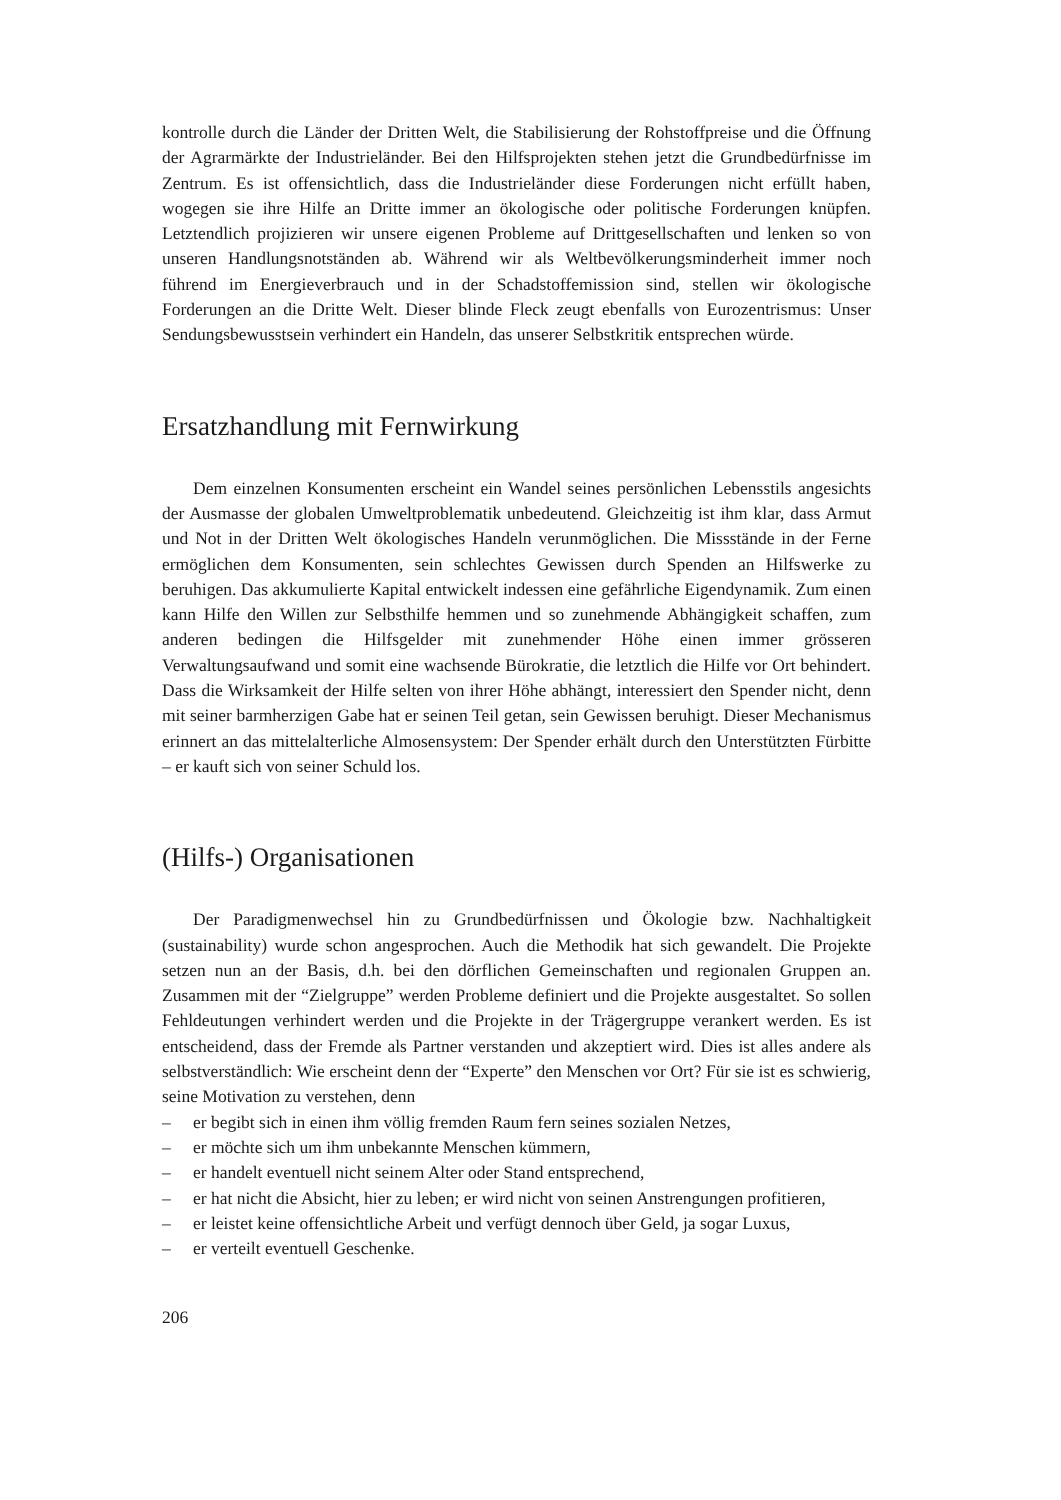kontrolle durch die Länder der Dritten Welt, die Stabilisierung der Rohstoffpreise und die Öffnung der Agrarmärkte der Industrieländer. Bei den Hilfsprojekten stehen jetzt die Grundbedürfnisse im Zentrum. Es ist offensichtlich, dass die Industrieländer diese Forderungen nicht erfüllt haben, wogegen sie ihre Hilfe an Dritte immer an ökologische oder politische Forderungen knüpfen. Letztendlich projizieren wir unsere eigenen Probleme auf Drittgesellschaften und lenken so von unseren Handlungsnotständen ab. Während wir als Weltbevölkerungsminderheit immer noch führend im Energieverbrauch und in der Schadstoffemission sind, stellen wir ökologische Forderungen an die Dritte Welt. Dieser blinde Fleck zeugt ebenfalls von Eurozentrismus: Unser Sendungsbewusstsein verhindert ein Handeln, das unserer Selbstkritik entsprechen würde.
Ersatzhandlung mit Fernwirkung
Dem einzelnen Konsumenten erscheint ein Wandel seines persönlichen Lebensstils angesichts der Ausmasse der globalen Umweltproblematik unbedeutend. Gleichzeitig ist ihm klar, dass Armut und Not in der Dritten Welt ökologisches Handeln verunmöglichen. Die Missstände in der Ferne ermöglichen dem Konsumenten, sein schlechtes Gewissen durch Spenden an Hilfswerke zu beruhigen. Das akkumulierte Kapital entwickelt indessen eine gefährliche Eigendynamik. Zum einen kann Hilfe den Willen zur Selbsthilfe hemmen und so zunehmende Abhängigkeit schaffen, zum anderen bedingen die Hilfsgelder mit zunehmender Höhe einen immer grösseren Verwaltungsaufwand und somit eine wachsende Bürokratie, die letztlich die Hilfe vor Ort behindert. Dass die Wirksamkeit der Hilfe selten von ihrer Höhe abhängt, interessiert den Spender nicht, denn mit seiner barmherzigen Gabe hat er seinen Teil getan, sein Gewissen beruhigt. Dieser Mechanismus erinnert an das mittelalterliche Almosensystem: Der Spender erhält durch den Unterstützten Fürbitte – er kauft sich von seiner Schuld los.
(Hilfs-) Organisationen
Der Paradigmenwechsel hin zu Grundbedürfnissen und Ökologie bzw. Nachhaltigkeit (sustainability) wurde schon angesprochen. Auch die Methodik hat sich gewandelt. Die Projekte setzen nun an der Basis, d.h. bei den dörflichen Gemeinschaften und regionalen Gruppen an. Zusammen mit der “Zielgruppe” werden Probleme definiert und die Projekte ausgestaltet. So sollen Fehldeutungen verhindert werden und die Projekte in der Trägergruppe verankert werden. Es ist entscheidend, dass der Fremde als Partner verstanden und akzeptiert wird. Dies ist alles andere als selbstverständlich: Wie erscheint denn der “Experte” den Menschen vor Ort? Für sie ist es schwierig, seine Motivation zu verstehen, denn
– er begibt sich in einen ihm völlig fremden Raum fern seines sozialen Netzes,
– er möchte sich um ihm unbekannte Menschen kümmern,
– er handelt eventuell nicht seinem Alter oder Stand entsprechend,
– er hat nicht die Absicht, hier zu leben; er wird nicht von seinen Anstrengungen profitieren,
– er leistet keine offensichtliche Arbeit und verfügt dennoch über Geld, ja sogar Luxus,
– er verteilt eventuell Geschenke.
206